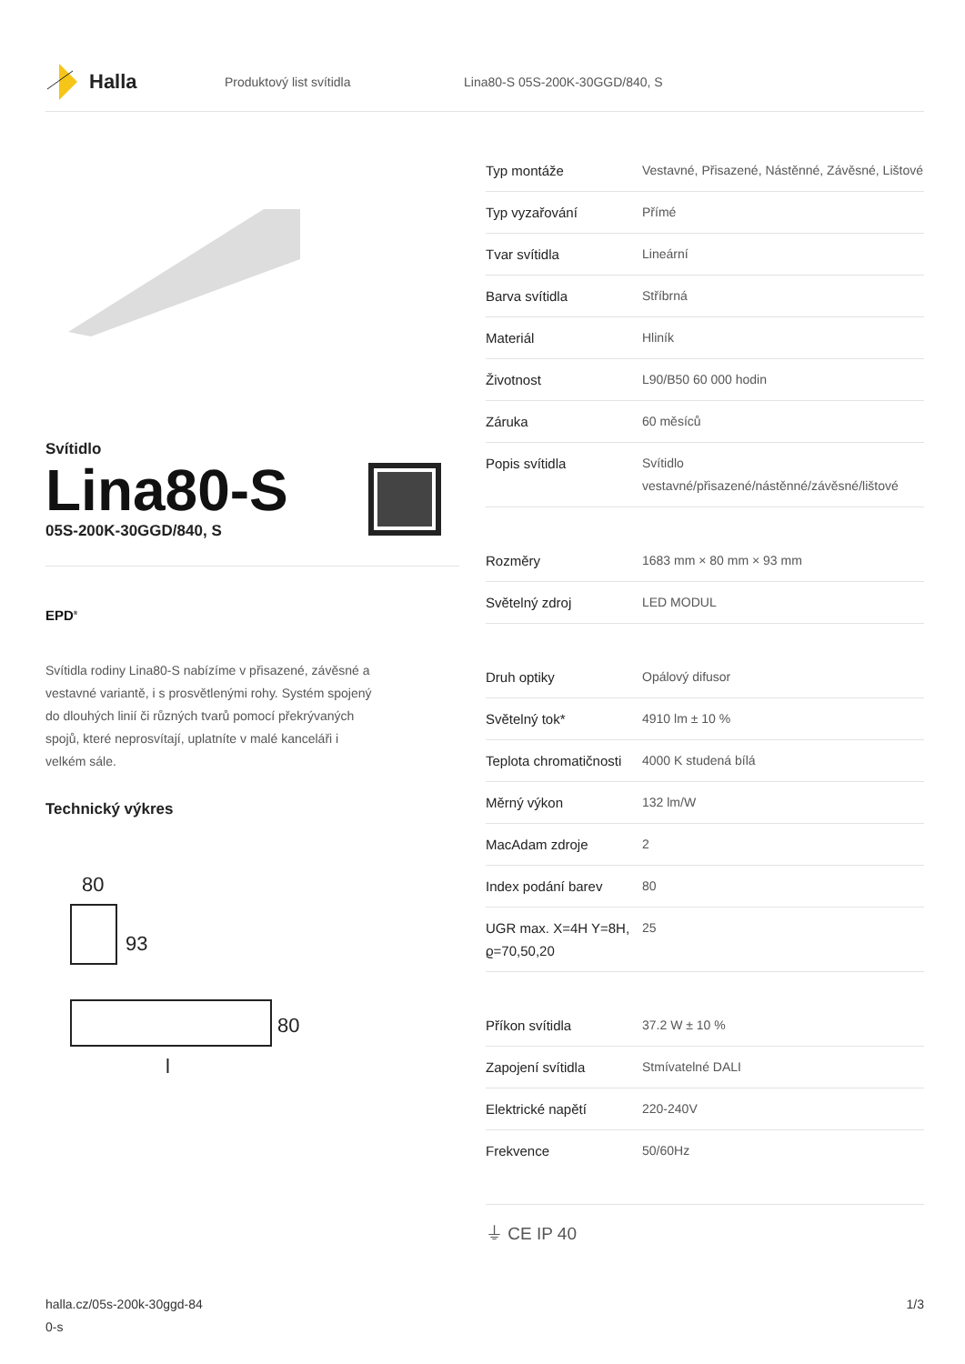Halla
Produktový list svítidla Lina80-S 05S-200K-30GGD/840, S
Svítidlo
Lina80-S
05S-200K-30GGD/840, S
EPD<sup>®</sup>
Svítidla rodiny Lina80-S nabízíme v přisazené, závěsné a vestavné variantě, i s prosvětlenými rohy. Systém spojený do dlouhých linií či různých tvarů pomocí překrývaných spojů, které neprosvítají, uplatníte v malé kanceláři i velkém sále.
Technický výkres
80
93
80
l
| Typ montáže | Vestavné, Přisazené, Nástěnné, Závěsné, Lištové |
| Typ vyzařování | Přímé |
| Tvar svítidla | Lineární |
| Barva svítidla | Stříbrná |
| Materiál | Hliník |
| Životnost | L90/B50 60 000 hodin |
| Záruka | 60 měsíců |
| Popis svítidla | Svítidlo vestavné/přisazené/nástěnné/závěsné/lištové |
| Rozměry | 1683 mm × 80 mm × 93 mm |
| Světelný zdroj | LED MODUL |
| Druh optiky | Opálový difusor |
| Světelný tok* | 4910 lm ± 10 % |
| Teplota chromatičnosti | 4000 K studená bílá |
| Měrný výkon | 132 lm/W |
| MacAdam zdroje | 2 |
| Index podání barev | 80 |
| UGR max. X=4H Y=8H, ϱ=70,50,20 | 25 |
| Příkon svítidla | 37.2 W ± 10 % |
| Zapojení svítidla | Stmívatelné DALI |
| Elektrické napětí | 220-240V |
| Frekvence | 50/60Hz |
⏚ CE IP 40
halla.cz/05s-200k-30ggd-84
0-s
1/3